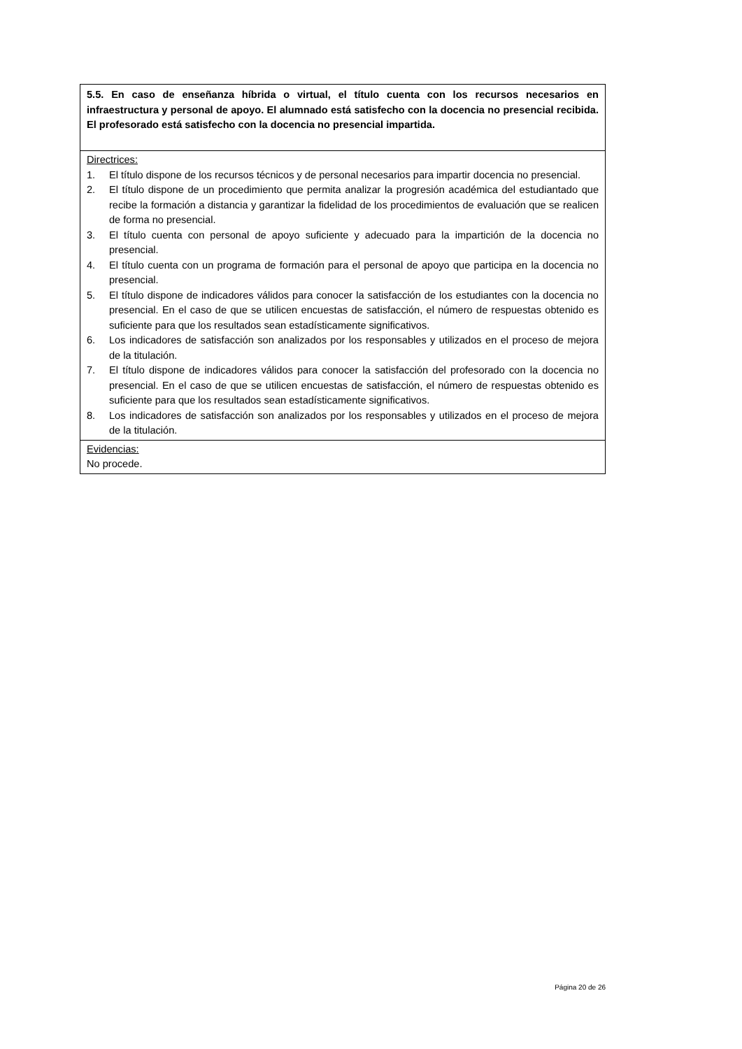| 5.5. En caso de enseñanza híbrida o virtual, el título cuenta con los recursos necesarios en infraestructura y personal de apoyo. El alumnado está satisfecho con la docencia no presencial recibida. El profesorado está satisfecho con la docencia no presencial impartida. |
| Directrices: 1. El título dispone de los recursos técnicos y de personal necesarios para impartir docencia no presencial. 2. El título dispone de un procedimiento que permita analizar la progresión académica del estudiantado que recibe la formación a distancia y garantizar la fidelidad de los procedimientos de evaluación que se realicen de forma no presencial. 3. El título cuenta con personal de apoyo suficiente y adecuado para la impartición de la docencia no presencial. 4. El título cuenta con un programa de formación para el personal de apoyo que participa en la docencia no presencial. 5. El título dispone de indicadores válidos para conocer la satisfacción de los estudiantes con la docencia no presencial. En el caso de que se utilicen encuestas de satisfacción, el número de respuestas obtenido es suficiente para que los resultados sean estadísticamente significativos. 6. Los indicadores de satisfacción son analizados por los responsables y utilizados en el proceso de mejora de la titulación. 7. El título dispone de indicadores válidos para conocer la satisfacción del profesorado con la docencia no presencial. En el caso de que se utilicen encuestas de satisfacción, el número de respuestas obtenido es suficiente para que los resultados sean estadísticamente significativos. 8. Los indicadores de satisfacción son analizados por los responsables y utilizados en el proceso de mejora de la titulación. |
| Evidencias: No procede. |
Página 20 de 26